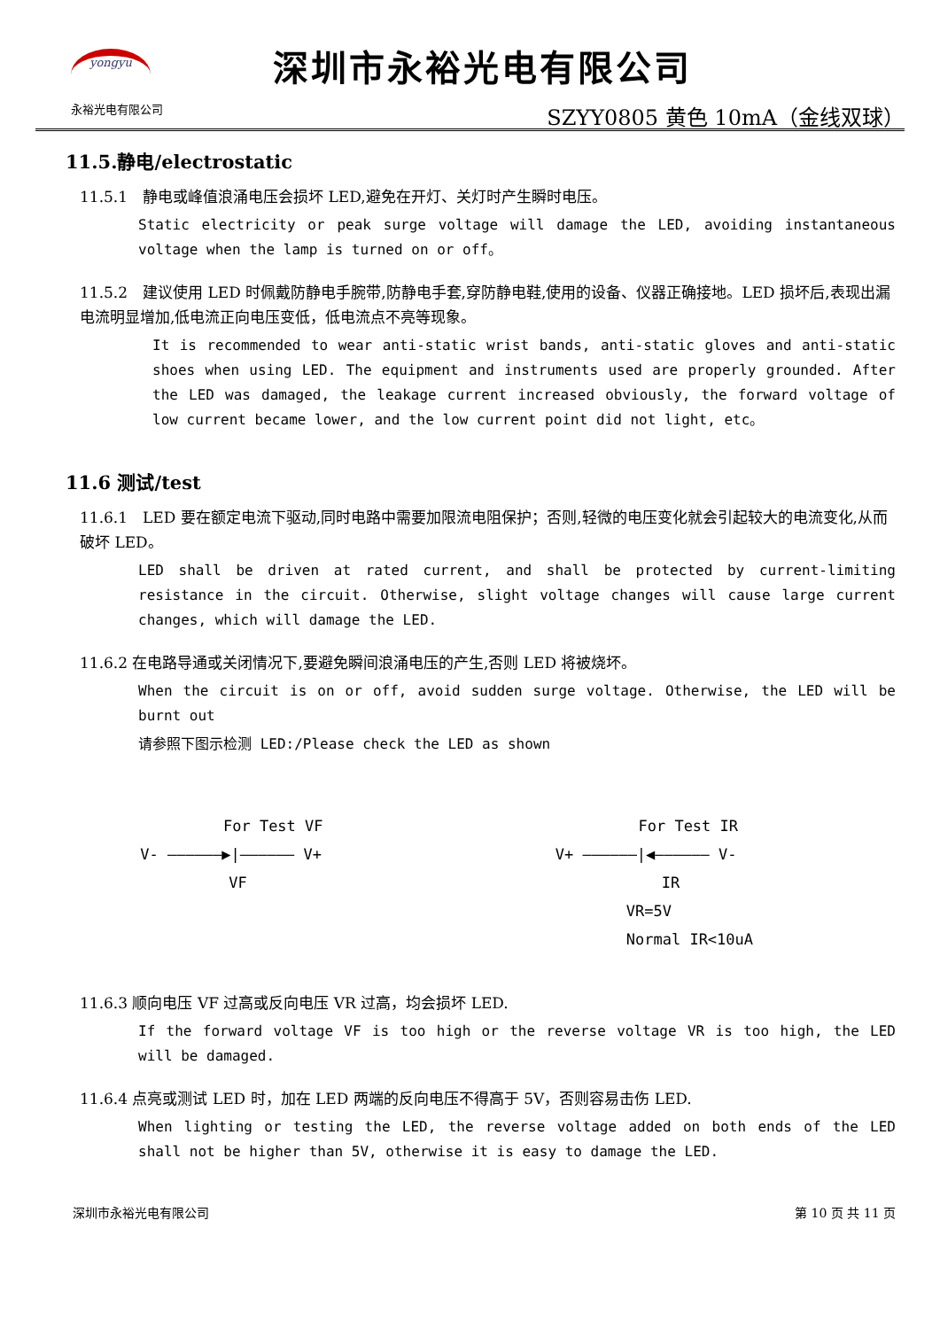yongyu
永裕光电有限公司
深圳市永裕光电有限公司
SZYY0805 黄色 10mA（金线双球）
11.5.静电/electrostatic
11.5.1　静电或峰值浪涌电压会损坏 LED,避免在开灯、关灯时产生瞬时电压。
Static electricity or peak surge voltage will damage the LED, avoiding instantaneous voltage when the lamp is turned on or off。
11.5.2　建议使用 LED 时佩戴防静电手腕带,防静电手套,穿防静电鞋,使用的设备、仪器正确接地。LED 损坏后,表现出漏电流明显增加,低电流正向电压变低，低电流点不亮等现象。
It is recommended to wear anti-static wrist bands, anti-static gloves and anti-static shoes when using LED. The equipment and instruments used are properly grounded. After the LED was damaged, the leakage current increased obviously, the forward voltage of low current became lower, and the low current point did not light, etc。
11.6 测试/test
11.6.1　LED 要在额定电流下驱动,同时电路中需要加限流电阻保护；否则,轻微的电压变化就会引起较大的电流变化,从而破坏 LED。
LED shall be driven at rated current, and shall be protected by current-limiting resistance in the circuit. Otherwise, slight voltage changes will cause large current changes, which will damage the LED.
11.6.2 在电路导通或关闭情况下,要避免瞬间浪涌电压的产生,否则 LED 将被烧坏。
When the circuit is on or off, avoid sudden surge voltage. Otherwise, the LED will be burnt out
请参照下图示检测 LED:/Please check the LED as shown
For Test VF
V- ——————▶|—————— V+
VF
For Test IR
V+ ——————|◀—————— V-
IR
VR=5V
Normal IR<10uA
11.6.3 顺向电压 VF 过高或反向电压 VR 过高，均会损坏 LED.
If the forward voltage VF is too high or the reverse voltage VR is too high, the LED will be damaged.
11.6.4 点亮或测试 LED 时，加在 LED 两端的反向电压不得高于 5V，否则容易击伤 LED.
When lighting or testing the LED, the reverse voltage added on both ends of the LED shall not be higher than 5V, otherwise it is easy to damage the LED.
深圳市永裕光电有限公司 第 10 页 共 11 页